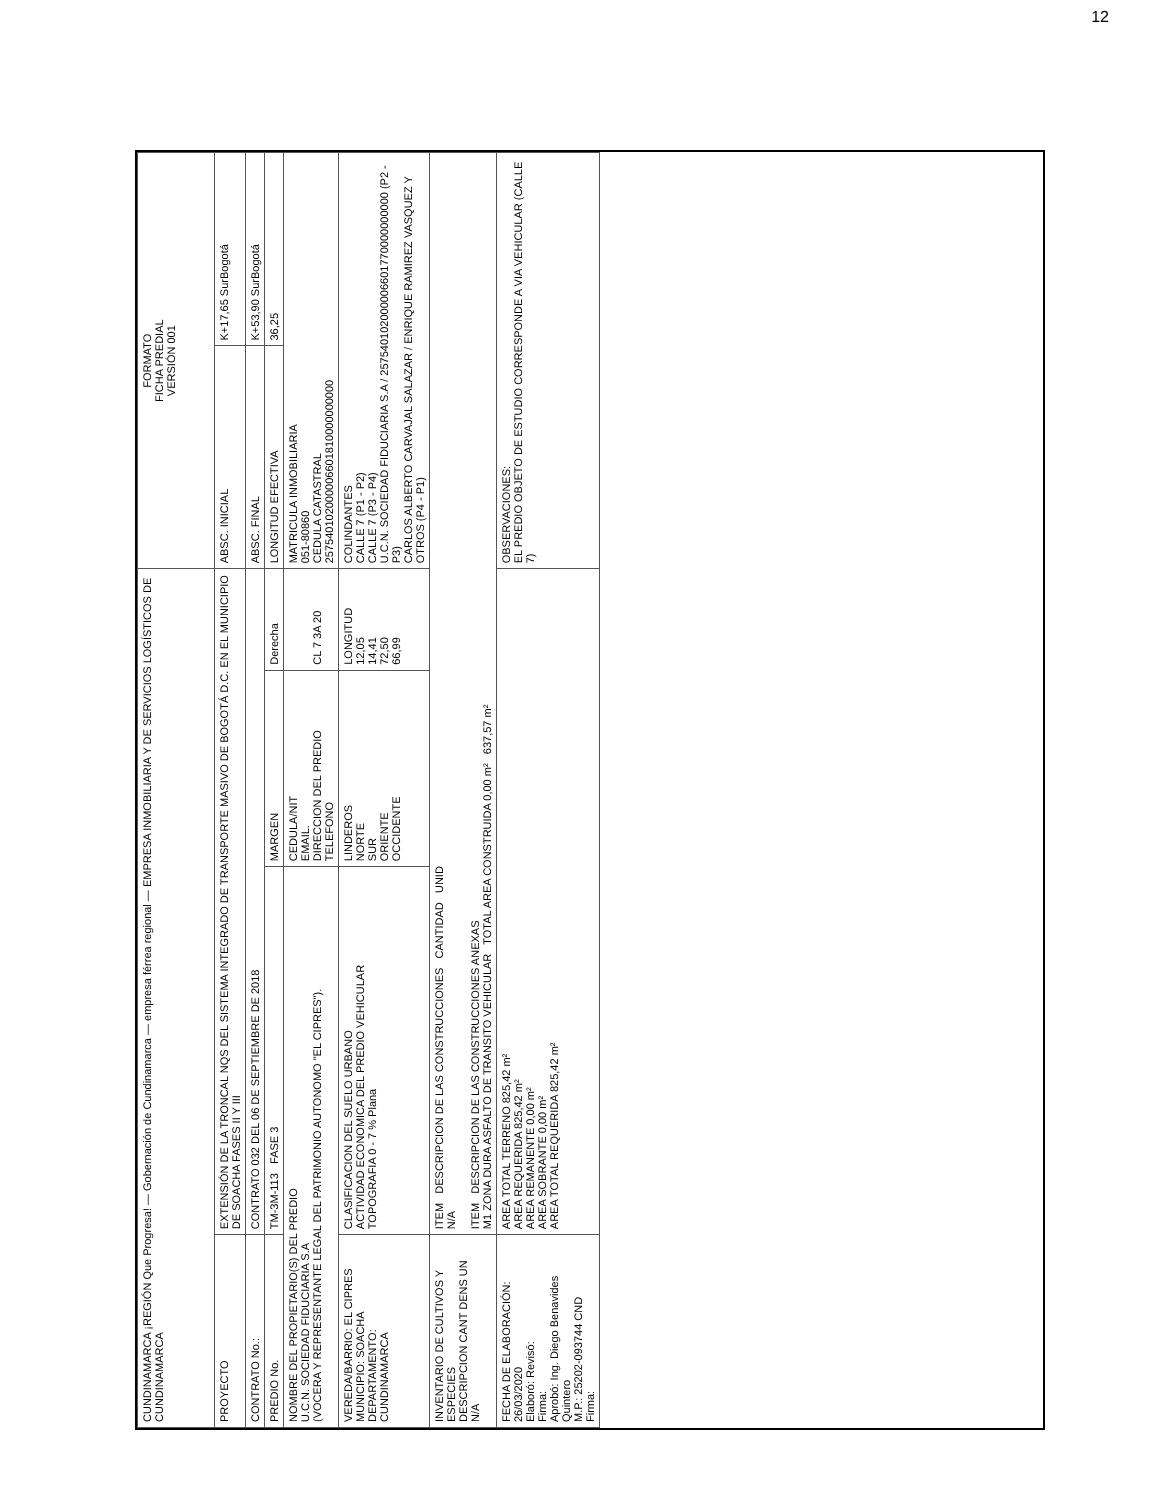12
| CUNDINAMARCA ¡REGIÓN Que Progresa! — Gobernación de Cundinamarca — empresa férrea regional — EMPRESA INMOBILIARIA Y DE SERVICIOS LOGÍSTICOS DE CUNDINAMARCA | | | | FORMATO FICHA PREDIAL VERSIÓN 001 | |
| PROYECTO | EXTENSIÓN DE LA TRONCAL NQS DEL SISTEMA INTEGRADO DE TRANSPORTE MASIVO DE BOGOTÁ D.C. EN EL MUNICIPIO DE SOACHA FASES II Y III | | | ABSC. INICIAL | K+17,65 SurBogotá |
| CONTRATO No.: | CONTRATO 032 DEL 06 DE SEPTIEMBRE DE 2018 | | | ABSC. FINAL | K+53,90 SurBogotá |
| PREDIO No. | TM-3M-113 FASE 3 | MARGEN | Derecha | LONGITUD EFECTIVA | 36,25 |
| NOMBRE DEL PROPIETARIO(S) DEL PREDIO U.C.N. SOCIEDAD FIDUCIARIA S.A (VOCERA Y REPRESENTANTE LEGAL DEL PATRIMONIO AUTONOMO "EL CIPRES"). | | CEDULA/NIT EMAIL. DIRECCION DEL PREDIO TELEFONO | CL 7 3A 20 | MATRICULA INMOBILIARIA 051-80860 CEDULA CATASTRAL 257540102000006601810000000000 | |
| VEREDA/BARRIO: EL CIPRES MUNICIPIO: SOACHA DEPARTAMENTO: CUNDINAMARCA | CLASIFICACION DEL SUELO URBANO ACTIVIDAD ECONOMICA DEL PREDIO VEHICULAR TOPOGRAFIA 0 - 7 % Plana | LINDEROS NORTE SUR ORIENTE OCCIDENTE | LONGITUD 12,05 14,41 72,50 66,99 | COLINDANTES CALLE 7 (P1 - P2) CALLE 7 (P3 - P4) U.C.N. SOCIEDAD FIDUCIARIA S.A / 257540102000006601770000000000 (P2 - P3) CARLOS ALBERTO CARVAJAL SALAZAR / ENRIQUE RAMIREZ VASQUEZ Y OTROS (P4 - P1) | |
| INVENTARIO DE CULTIVOS Y ESPECIES DESCRIPCION CANT DENS UN N/A | ITEM DESCRIPCION DE LAS CONSTRUCCIONES CANTIDAD UNID N/A ITEM DESCRIPCION DE LAS CONSTRUCCIONES ANEXAS M1 ZONA DURA ASFALTO DE TRANSITO VEHICULAR TOTAL AREA CONSTRUIDA 0,00 m² 637,57 m² | | | | |
| FECHA DE ELABORACIÓN: 26/03/2020 Elaboró: Revisó: Firma: Aprobó: Ing. Diego Benavides Quintero M.P.: 25202-093744 CND Firma: | AREA TOTAL TERRENO 825,42 m² AREA REQUERIDA 825,42 m² AREA REMANENTE 0,00 m² AREA SOBRANTE 0,00 m² AREA TOTAL REQUERIDA 825,42 m² | | | OBSERVACIONES: EL PREDIO OBJETO DE ESTUDIO CORRESPONDE A VIA VEHICULAR (CALLE 7) | |